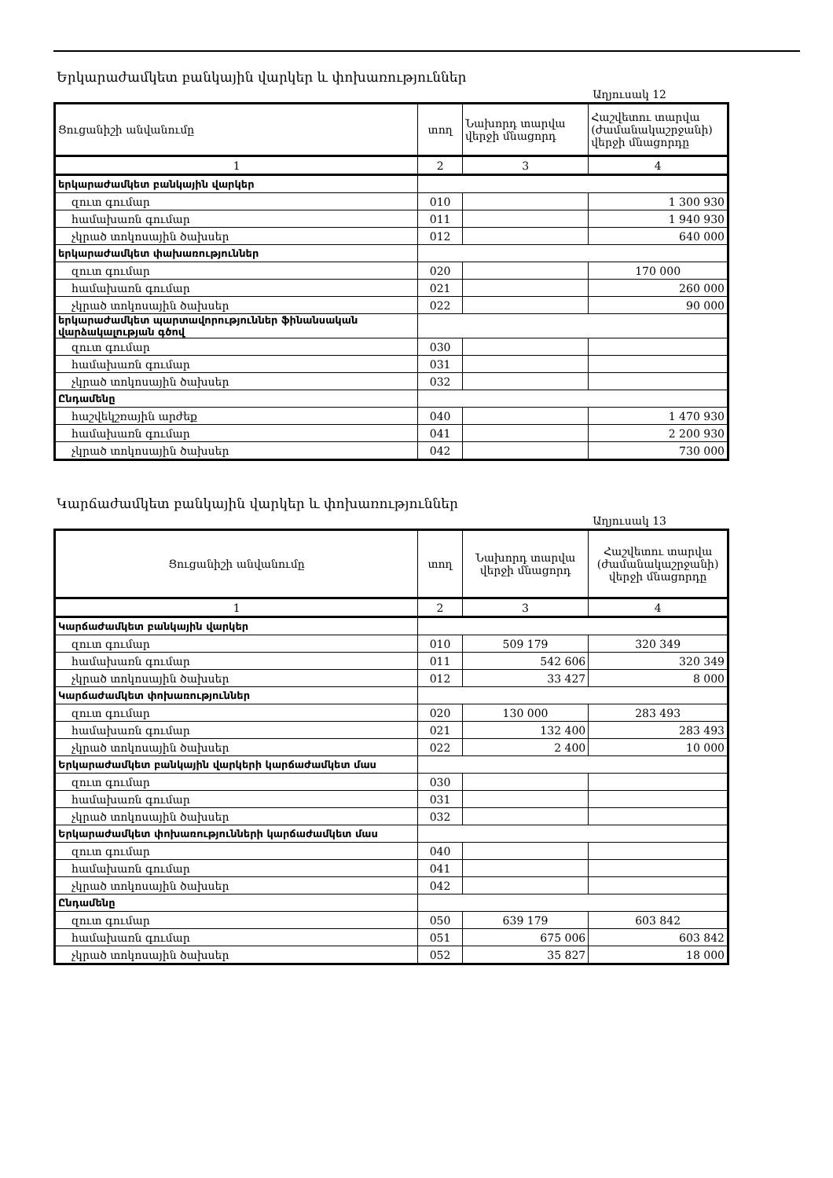Երկարաժամկետ բանկային վարկեր և փոխառություններ
Աղյուսակ 12
| Ցուցանիշի անվանումը | տող | Նախորդ տարվա վերջի մնացորդ | Հաշվետու տարվա (ժամանակաշրջանի) վերջի մնացորդը |
| 1 | 2 | 3 | 4 |
| երկարաժամկետ բանկային վարկեր | | | |
| զուտ գումար | 010 | | 1 300 930 |
| համախառն գումար | 011 | | 1 940 930 |
| չկրած տոկոսային ծախսեր | 012 | | 640 000 |
| երկարաժամկետ փախառություններ | | | |
| զուտ գումար | 020 | | 170 000 |
| համախառն գումար | 021 | | 260 000 |
| չկրած տոկոսային ծախսեր | 022 | | 90 000 |
| երկարաժամկետ պարտավորություններ ֆինանսական վարձակալության գծով | | | |
| զուտ գումար | 030 | | |
| համախառն գումար | 031 | | |
| չկրած տոկոսային ծախսեր | 032 | | |
| Ընդամենը | | | |
| հաշվեկշռային արժեք | 040 | | 1 470 930 |
| համախառն գումար | 041 | | 2 200 930 |
| չկրած տոկոսային ծախսեր | 042 | | 730 000 |
Կարճաժամկետ բանկային վարկեր և փոխառություններ
Աղյուսակ 13
| Ցուցանիշի անվանումը | տող | Նախորդ տարվա վերջի մնացորդ | Հաշվետու տարվա (ժամանակաշրջանի) վերջի մնացորդը |
| 1 | 2 | 3 | 4 |
| Կարճաժամկետ բանկային վարկեր | | | |
| զուտ գումար | 010 | 509 179 | 320 349 |
| համախառն գումար | 011 | 542 606 | 320 349 |
| չկրած տոկոսային ծախսեր | 012 | 33 427 | 8 000 |
| Կարճաժամկետ փոխառություններ | | | |
| զուտ գումար | 020 | 130 000 | 283 493 |
| համախառն գումար | 021 | 132 400 | 283 493 |
| չկրած տոկոսային ծախսեր | 022 | 2 400 | 10 000 |
| Երկարաժամկետ բանկային վարկերի կարճաժամկետ մաս | | | |
| զուտ գումար | 030 | | |
| համախառն գումար | 031 | | |
| չկրած տոկոսային ծախսեր | 032 | | |
| Երկարաժամկետ փոխառությունների կարճաժամկետ մաս | | | |
| զուտ գումար | 040 | | |
| համախառն գումար | 041 | | |
| չկրած տոկոսային ծախսեր | 042 | | |
| Ընդամենը | | | |
| զուտ գումար | 050 | 639 179 | 603 842 |
| համախառն գումար | 051 | 675 006 | 603 842 |
| չկրած տոկոսային ծախսեր | 052 | 35 827 | 18 000 |